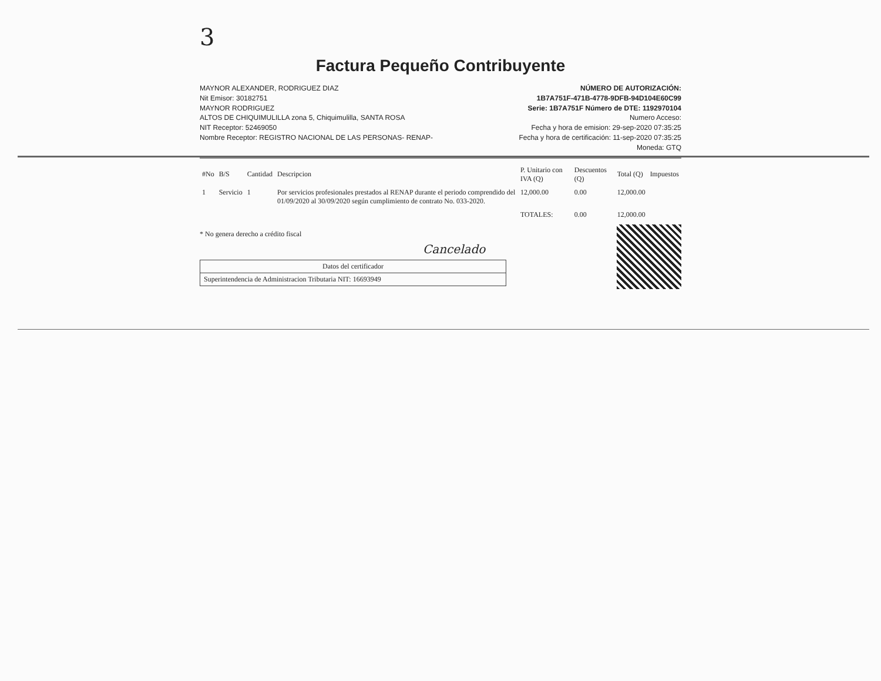3
Factura Pequeño Contribuyente
MAYNOR ALEXANDER, RODRIGUEZ DIAZ
Nit Emisor: 30182751
MAYNOR RODRIGUEZ
ALTOS DE CHIQUIMULILLA zona 5, Chiquimulilla, SANTA ROSA
NIT Receptor: 52469050
Nombre Receptor: REGISTRO NACIONAL DE LAS PERSONAS- RENAP-
NÚMERO DE AUTORIZACIÓN:
1B7A751F-471B-4778-9DFB-94D104E60C99
Serie: 1B7A751F Número de DTE: 1192970104
Numero Acceso:
Fecha y hora de emision: 29-sep-2020 07:35:25
Fecha y hora de certificación: 11-sep-2020 07:35:25
Moneda: GTQ
| #No | B/S | Cantidad | Descripcion | P. Unitario con IVA (Q) | Descuentos (Q) | Total (Q) | Impuestos |
| --- | --- | --- | --- | --- | --- | --- | --- |
| 1 | Servicio | 1 | Por servicios profesionales prestados al RENAP durante el periodo comprendido del 01/09/2020 al 30/09/2020 según cumplimiento de contrato No. 033-2020. | 12,000.00 | 0.00 | 12,000.00 | |
| | | | | TOTALES: | 0.00 | 12,000.00 | |
* No genera derecho a crédito fiscal
Cancelado
Datos del certificador
Superintendencia de Administracion Tributaria NIT: 16693949